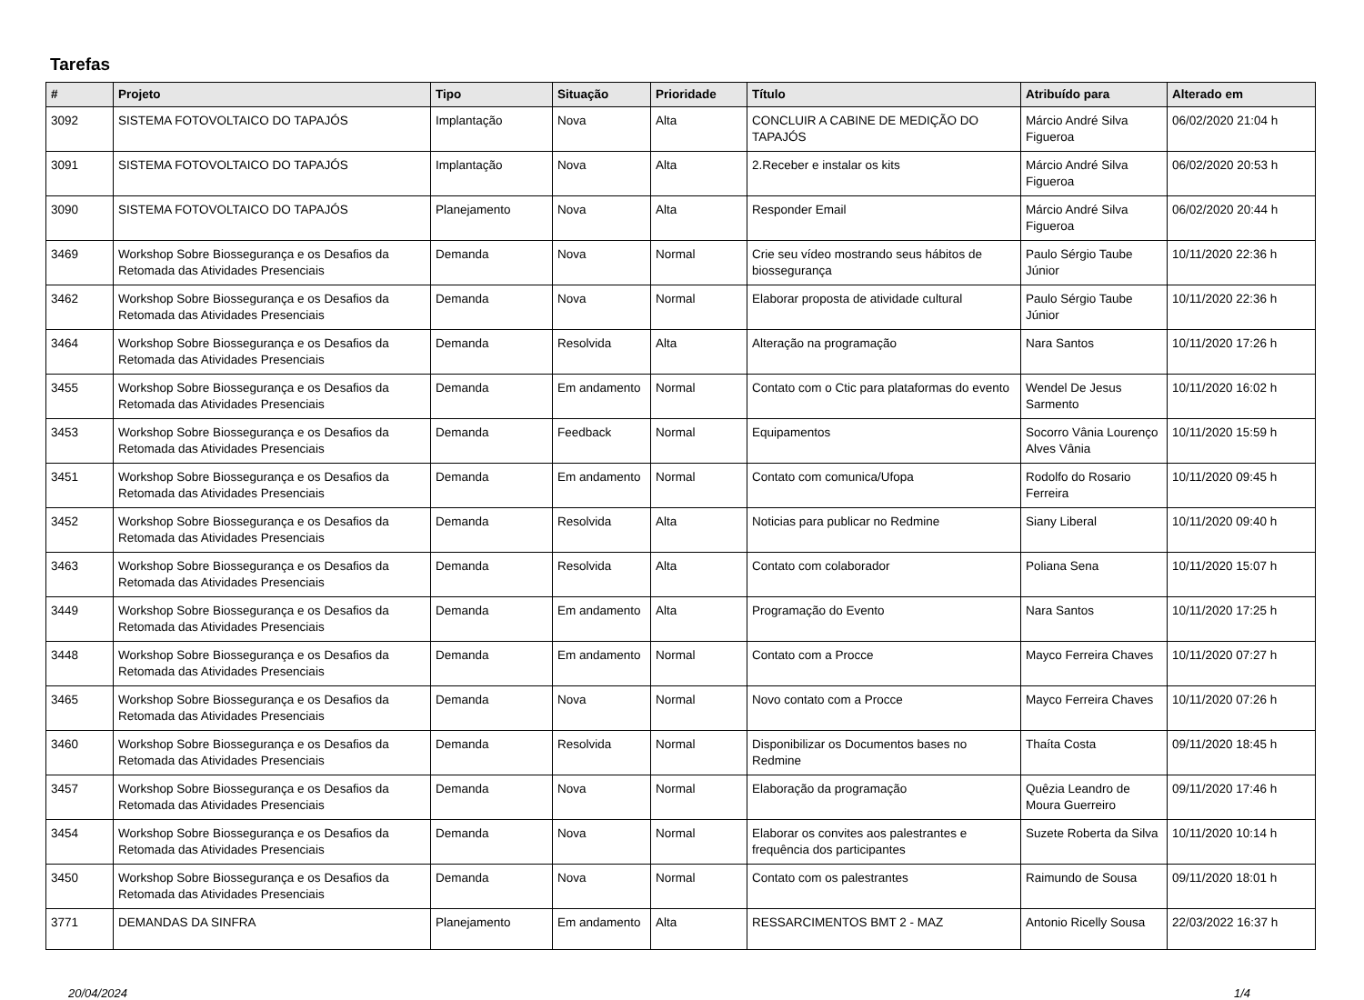Tarefas
| # | Projeto | Tipo | Situação | Prioridade | Título | Atribuído para | Alterado em |
| --- | --- | --- | --- | --- | --- | --- | --- |
| 3092 | SISTEMA FOTOVOLTAICO DO TAPAJÓS | Implantação | Nova | Alta | CONCLUIR A CABINE DE MEDIÇÃO DO TAPAJÓS | Márcio André Silva Figueroa | 06/02/2020 21:04 h |
| 3091 | SISTEMA FOTOVOLTAICO DO TAPAJÓS | Implantação | Nova | Alta | 2.Receber e instalar os kits | Márcio André Silva Figueroa | 06/02/2020 20:53 h |
| 3090 | SISTEMA FOTOVOLTAICO DO TAPAJÓS | Planejamento | Nova | Alta | Responder Email | Márcio André Silva Figueroa | 06/02/2020 20:44 h |
| 3469 | Workshop Sobre Biossegurança e os Desafios da Retomada das Atividades Presenciais | Demanda | Nova | Normal | Crie seu vídeo mostrando seus hábitos de biossegurança | Paulo Sérgio Taube Júnior | 10/11/2020 22:36 h |
| 3462 | Workshop Sobre Biossegurança e os Desafios da Retomada das Atividades Presenciais | Demanda | Nova | Normal | Elaborar proposta de atividade cultural | Paulo Sérgio Taube Júnior | 10/11/2020 22:36 h |
| 3464 | Workshop Sobre Biossegurança e os Desafios da Retomada das Atividades Presenciais | Demanda | Resolvida | Alta | Alteração na programação | Nara Santos | 10/11/2020 17:26 h |
| 3455 | Workshop Sobre Biossegurança e os Desafios da Retomada das Atividades Presenciais | Demanda | Em andamento | Normal | Contato com o Ctic para plataformas do evento | Wendel De Jesus Sarmento | 10/11/2020 16:02 h |
| 3453 | Workshop Sobre Biossegurança e os Desafios da Retomada das Atividades Presenciais | Demanda | Feedback | Normal | Equipamentos | Socorro Vânia Lourenço Alves Vânia | 10/11/2020 15:59 h |
| 3451 | Workshop Sobre Biossegurança e os Desafios da Retomada das Atividades Presenciais | Demanda | Em andamento | Normal | Contato com comunica/Ufopa | Rodolfo do Rosario Ferreira | 10/11/2020 09:45 h |
| 3452 | Workshop Sobre Biossegurança e os Desafios da Retomada das Atividades Presenciais | Demanda | Resolvida | Alta | Noticias para publicar no Redmine | Siany Liberal | 10/11/2020 09:40 h |
| 3463 | Workshop Sobre Biossegurança e os Desafios da Retomada das Atividades Presenciais | Demanda | Resolvida | Alta | Contato com colaborador | Poliana Sena | 10/11/2020 15:07 h |
| 3449 | Workshop Sobre Biossegurança e os Desafios da Retomada das Atividades Presenciais | Demanda | Em andamento | Alta | Programação do Evento | Nara Santos | 10/11/2020 17:25 h |
| 3448 | Workshop Sobre Biossegurança e os Desafios da Retomada das Atividades Presenciais | Demanda | Em andamento | Normal | Contato com a Procce | Mayco Ferreira Chaves | 10/11/2020 07:27 h |
| 3465 | Workshop Sobre Biossegurança e os Desafios da Retomada das Atividades Presenciais | Demanda | Nova | Normal | Novo contato com a Procce | Mayco Ferreira Chaves | 10/11/2020 07:26 h |
| 3460 | Workshop Sobre Biossegurança e os Desafios da Retomada das Atividades Presenciais | Demanda | Resolvida | Normal | Disponibilizar os Documentos bases no Redmine | Thaíta Costa | 09/11/2020 18:45 h |
| 3457 | Workshop Sobre Biossegurança e os Desafios da Retomada das Atividades Presenciais | Demanda | Nova | Normal | Elaboração da programação | Quêzia Leandro de Moura Guerreiro | 09/11/2020 17:46 h |
| 3454 | Workshop Sobre Biossegurança e os Desafios da Retomada das Atividades Presenciais | Demanda | Nova | Normal | Elaborar os convites aos palestrantes e frequência dos participantes | Suzete Roberta da Silva | 10/11/2020 10:14 h |
| 3450 | Workshop Sobre Biossegurança e os Desafios da Retomada das Atividades Presenciais | Demanda | Nova | Normal | Contato com os palestrantes | Raimundo de Sousa | 09/11/2020 18:01 h |
| 3771 | DEMANDAS DA SINFRA | Planejamento | Em andamento | Alta | RESSARCIMENTOS BMT 2 - MAZ | Antonio Ricelly Sousa | 22/03/2022 16:37 h |
20/04/2024 1/4